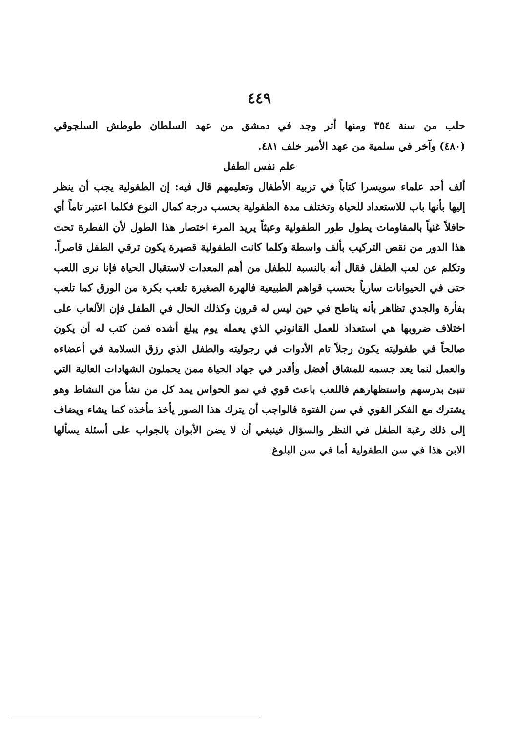٤٤٩
حلب من سنة ٣٥٤ ومنها أثر وجد في دمشق من عهد السلطان طوطش السلجوقي
(٤٨٠) وآخر في سلمية من عهد الأمير خلف ٤٨١.
علم نفس الطفل
ألف أحد علماء سويسرا كتاباً في تربية الأطفال وتعليمهم قال فيه: إن الطفولية يجب أن ينظر إليها بأنها باب للاستعداد للحياة وتختلف مدة الطفولية بحسب درجة كمال النوع فكلما اعتبر تاماً أي حافلاً غنياً بالمقاومات يطول طور الطفولية وعبثاً يريد المرء اختصار هذا الطول لأن الفطرة تحت هذا الدور من نقص التركيب بألف واسطة وكلما كانت الطفولية قصيرة يكون ترقي الطفل قاصراً. وتكلم عن لعب الطفل فقال أنه بالنسبة للطفل من أهم المعدات لاستقبال الحياة فإنا نرى اللعب حتى في الحيوانات سارياً بحسب قواهم الطبيعية فالهرة الصغيرة تلعب بكرة من الورق كما تلعب بفأرة والجدي تظاهر بأنه يناطح في حين ليس له قرون وكذلك الحال في الطفل فإن الألعاب على اختلاف ضروبها هي استعداد للعمل القانوني الذي يعمله يوم يبلغ أشده فمن كتب له أن يكون صالحاً في طفوليته يكون رجلاً تام الأدوات في رجوليته والطفل الذي رزق السلامة في أعضاءه والعمل لنما يعد جسمه للمشاق أفضل وأقدر في جهاد الحياة ممن يحملون الشهادات العالية التي تنبئ بدرسهم واستظهارهم فاللعب باعث قوي في نمو الحواس يمد كل من نشأ من النشاط وهو يشترك مع الفكر القوي في سن الفتوة فالواجب أن يترك هذا الصور يأخذ مأخذه كما يشاء ويضاف إلى ذلك رغبة الطفل في النظر والسؤال فينبغي أن لا يضن الأبوان بالجواب على أسئلة يسألها الابن هذا في سن الطفولية أما في سن البلوغ